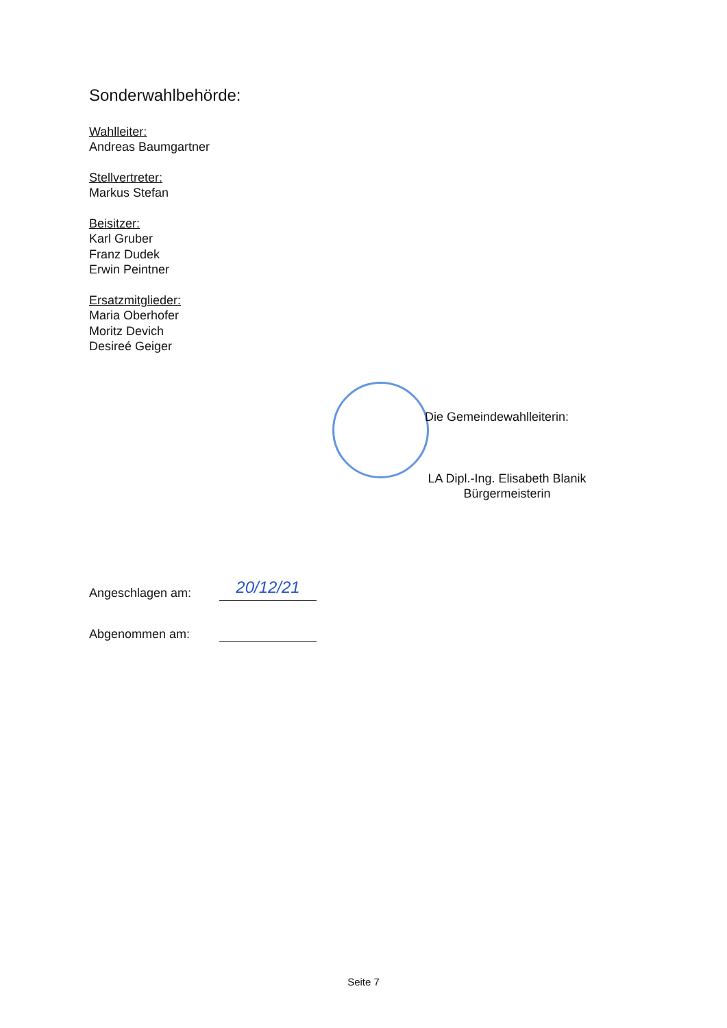Sonderwahlbehörde:
Wahlleiter:
Andreas Baumgartner
Stellvertreter:
Markus Stefan
Beisitzer:
Karl Gruber
Franz Dudek
Erwin Peintner
Ersatzmitglieder:
Maria Oberhofer
Moritz Devich
Desireé Geiger
Die Gemeindewahlleiterin:
LA Dipl.-Ing. Elisabeth Blanik
Bürgermeisterin
Angeschlagen am:
20/12/21
Abgenommen am:
Seite 7